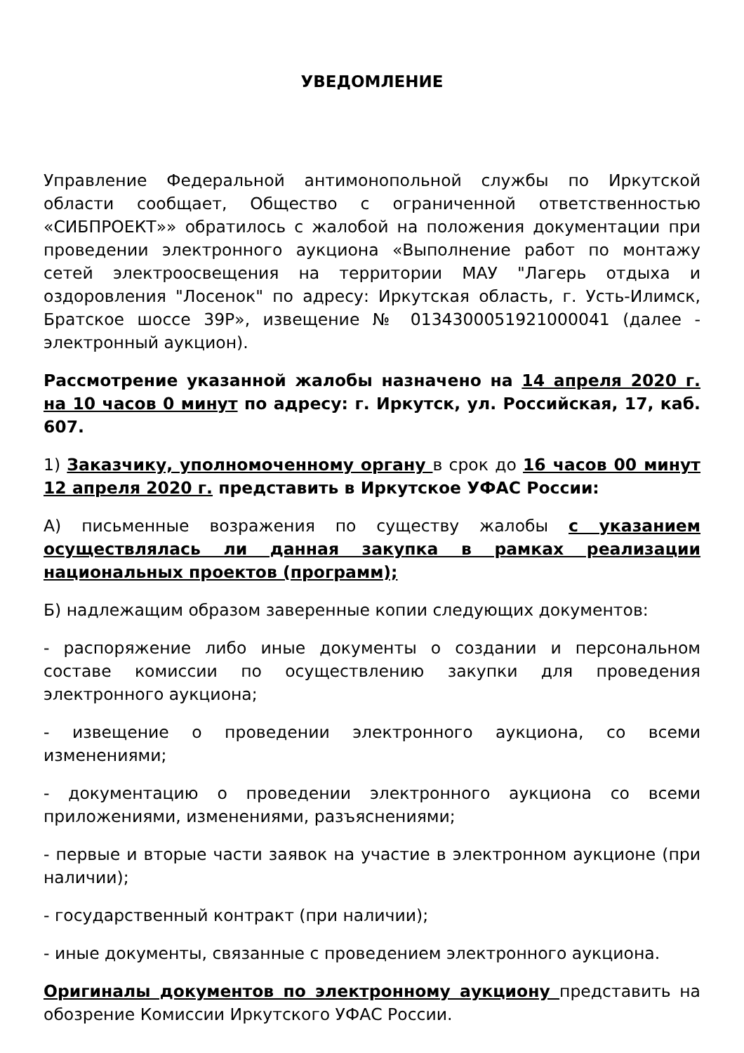УВЕДОМЛЕНИЕ
Управление Федеральной антимонопольной службы по Иркутской области сообщает, Общество с ограниченной ответственностью «СИБПРОЕКТ»» обратилось с жалобой на положения документации при проведении электронного аукциона «Выполнение работ по монтажу сетей электроосвещения на территории МАУ "Лагерь отдыха и оздоровления "Лосенок" по адресу: Иркутская область, г. Усть-Илимск, Братское шоссе 39Р», извещение № 0134300051921000041 (далее - электронный аукцион).
Рассмотрение указанной жалобы назначено на 14 апреля 2020 г. на 10 часов 0 минут по адресу: г. Иркутск, ул. Российская, 17, каб. 607.
1) Заказчику, уполномоченному органу в срок до 16 часов 00 минут 12 апреля 2020 г. представить в Иркутское УФАС России:
А) письменные возражения по существу жалобы с указанием осуществлялась ли данная закупка в рамках реализации национальных проектов (программ);
Б) надлежащим образом заверенные копии следующих документов:
- распоряжение либо иные документы о создании и персональном составе комиссии по осуществлению закупки для проведения электронного аукциона;
- извещение о проведении электронного аукциона, со всеми изменениями;
- документацию о проведении электронного аукциона со всеми приложениями, изменениями, разъяснениями;
- первые и вторые части заявок на участие в электронном аукционе (при наличии);
- государственный контракт (при наличии);
- иные документы, связанные с проведением электронного аукциона.
Оригиналы документов по электронному аукциону представить на обозрение Комиссии Иркутского УФАС России.